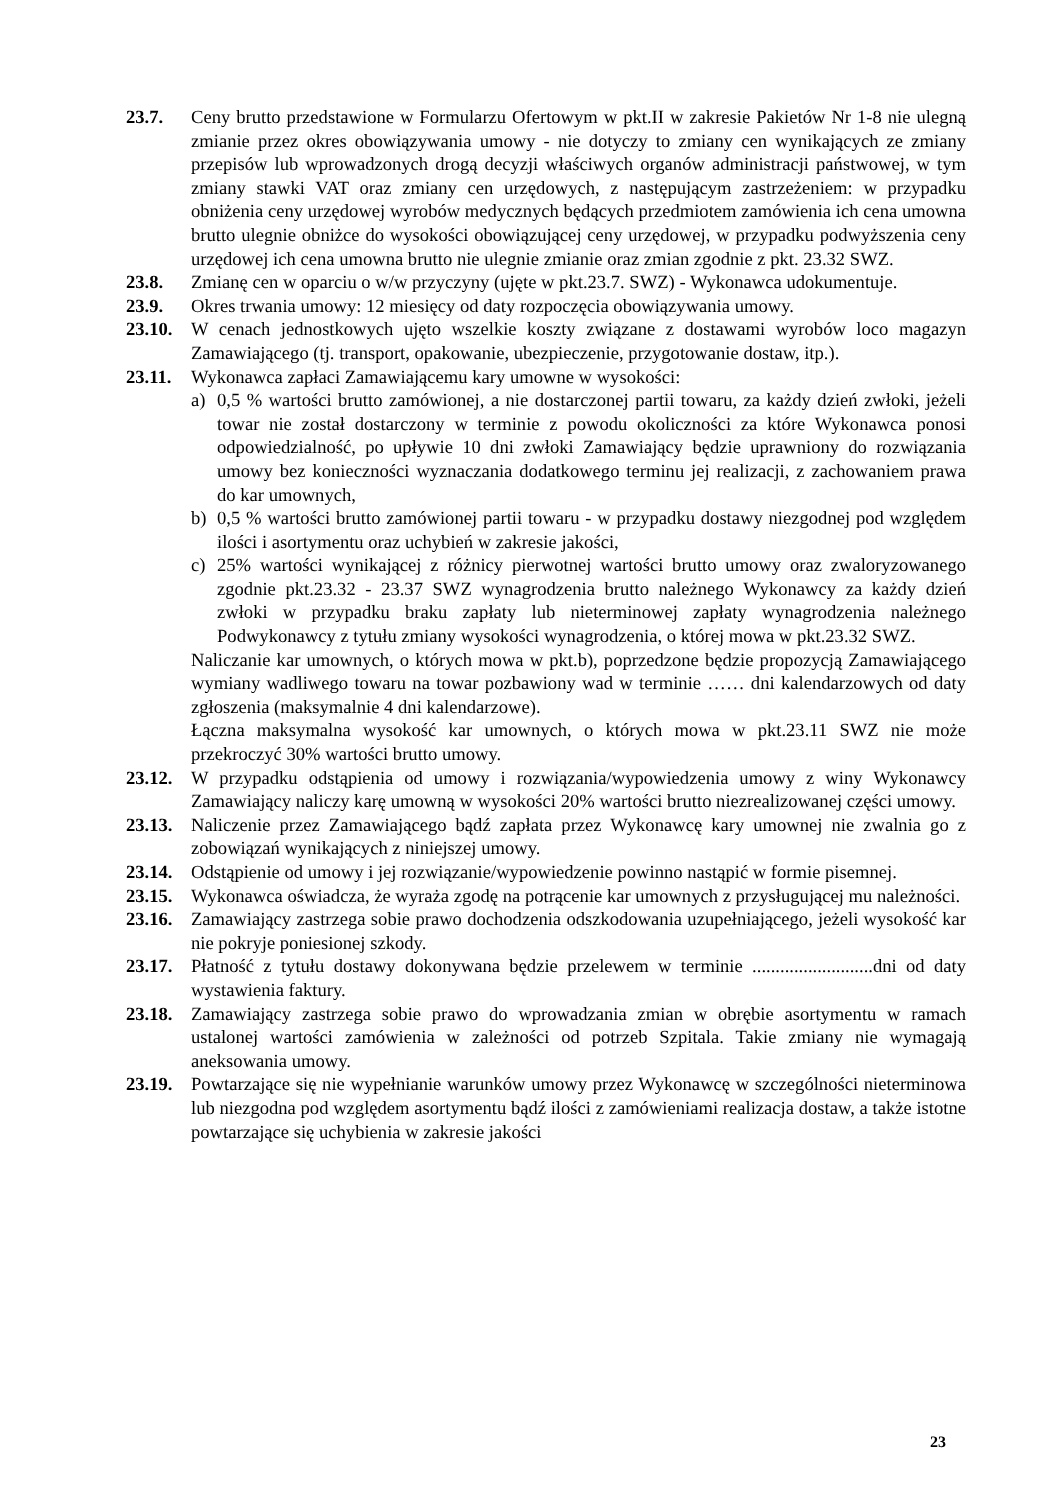23.7. Ceny brutto przedstawione w Formularzu Ofertowym w pkt.II w zakresie Pakietów Nr 1-8 nie ulegną zmianie przez okres obowiązywania umowy - nie dotyczy to zmiany cen wynikających ze zmiany przepisów lub wprowadzonych drogą decyzji właściwych organów administracji państwowej, w tym zmiany stawki VAT oraz zmiany cen urzędowych, z następującym zastrzeżeniem: w przypadku obniżenia ceny urzędowej wyrobów medycznych będących przedmiotem zamówienia ich cena umowna brutto ulegnie obniżce do wysokości obowiązującej ceny urzędowej, w przypadku podwyższenia ceny urzędowej ich cena umowna brutto nie ulegnie zmianie oraz zmian zgodnie z pkt. 23.32 SWZ.
23.8. Zmianę cen w oparciu o w/w przyczyny (ujęte w pkt.23.7. SWZ) - Wykonawca udokumentuje.
23.9. Okres trwania umowy: 12 miesięcy od daty rozpoczęcia obowiązywania umowy.
23.10.
W cenach jednostkowych ujęto wszelkie koszty związane z dostawami wyrobów loco magazyn Zamawiającego (tj. transport, opakowanie, ubezpieczenie, przygotowanie dostaw, itp.).
23.11.
Wykonawca zapłaci Zamawiającemu kary umowne w wysokości:
a) 0,5 % wartości brutto zamówionej, a nie dostarczonej partii towaru, za każdy dzień zwłoki, jeżeli towar nie został dostarczony w terminie z powodu okoliczności za które Wykonawca ponosi odpowiedzialność, po upływie 10 dni zwłoki Zamawiający będzie uprawniony do rozwiązania umowy bez konieczności wyznaczania dodatkowego terminu jej realizacji, z zachowaniem prawa do kar umownych,
b) 0,5 % wartości brutto zamówionej partii towaru - w przypadku dostawy niezgodnej pod względem ilości i asortymentu oraz uchybień w zakresie jakości,
c) 25% wartości wynikającej z różnicy pierwotnej wartości brutto umowy oraz zwaloryzowanego zgodnie pkt.23.32 - 23.37 SWZ wynagrodzenia brutto należnego Wykonawcy za każdy dzień zwłoki w przypadku braku zapłaty lub nieterminowej zapłaty wynagrodzenia należnego Podwykonawcy z tytułu zmiany wysokości wynagrodzenia, o której mowa w pkt.23.32 SWZ.
Naliczanie kar umownych, o których mowa w pkt.b), poprzedzone będzie propozycją Zamawiającego wymiany wadliwego towaru na towar pozbawiony wad w terminie …… dni kalendarzowych od daty zgłoszenia (maksymalnie 4 dni kalendarzowe).
Łączna maksymalna wysokość kar umownych, o których mowa w pkt.23.11 SWZ nie może przekroczyć 30% wartości brutto umowy.
23.12.
W przypadku odstąpienia od umowy i rozwiązania/wypowiedzenia umowy z winy Wykonawcy Zamawiający naliczy karę umowną w wysokości 20% wartości brutto niezrealizowanej części umowy.
23.13.
Naliczenie przez Zamawiającego bądź zapłata przez Wykonawcę kary umownej nie zwalnia go z zobowiązań wynikających z niniejszej umowy.
23.14.
Odstąpienie od umowy i jej rozwiązanie/wypowiedzenie powinno nastąpić w formie pisemnej.
23.15.
Wykonawca oświadcza, że wyraża zgodę na potrącenie kar umownych z przysługującej mu należności.
23.16.
Zamawiający zastrzega sobie prawo dochodzenia odszkodowania uzupełniającego, jeżeli wysokość kar nie pokryje poniesionej szkody.
23.17.
Płatność z tytułu dostawy dokonywana będzie przelewem w terminie ..........................dni od daty wystawienia faktury.
23.18.
Zamawiający zastrzega sobie prawo do wprowadzania zmian w obrębie asortymentu w ramach ustalonej wartości zamówienia w zależności od potrzeb Szpitala. Takie zmiany nie wymagają aneksowania umowy.
23.19.
Powtarzające się nie wypełnianie warunków umowy przez Wykonawcę w szczególności nieterminowa lub niezgodna pod względem asortymentu bądź ilości z zamówieniami realizacja dostaw, a także istotne powtarzające się uchybienia w zakresie jakości
23